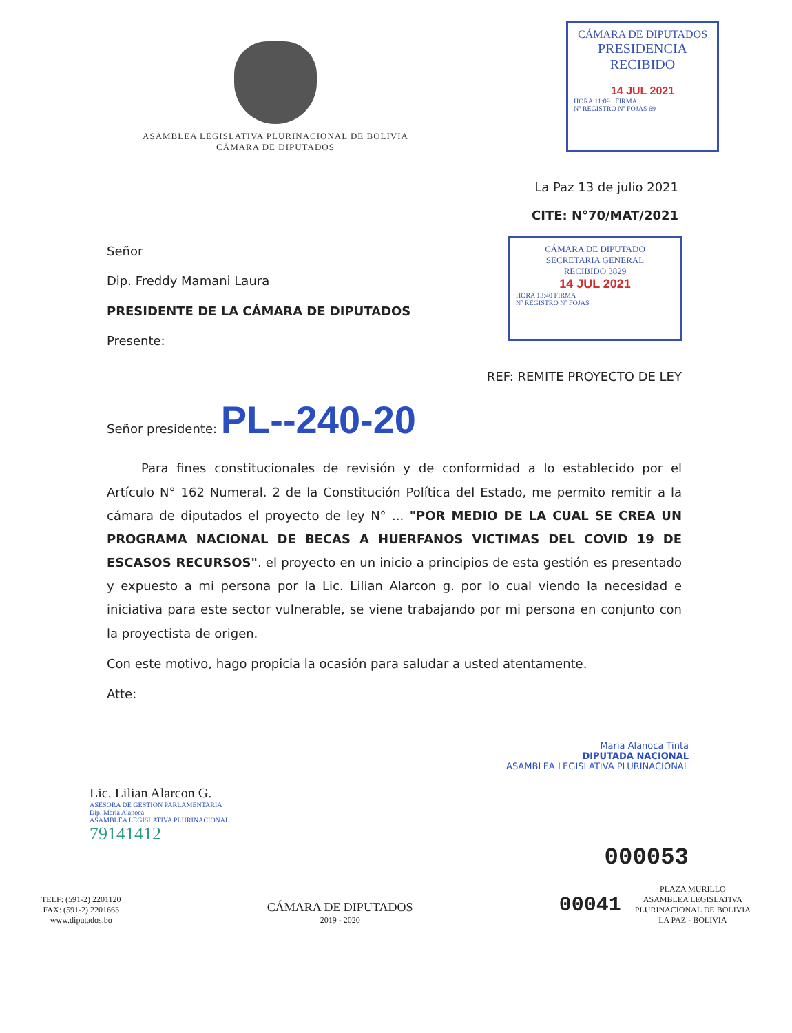ASAMBLEA LEGISLATIVA PLURINACIONAL DE BOLIVIA
CÁMARA DE DIPUTADOS
CÁMARA DE DIPUTADOS
PRESIDENCIA
RECIBIDO
14 JUL 2021
HORA 11:09 FIRMA
Nº REGISTRO Nº FOJAS 69
La Paz 13 de julio 2021
CITE: N°70/MAT/2021
Señor
Dip. Freddy Mamani Laura
PRESIDENTE DE LA CÁMARA DE DIPUTADOS
Presente:
CÁMARA DE DIPUTADO
SECRETARIA GENERAL
RECIBIDO 3829
14 JUL 2021
HORA 13:40 FIRMA
Nº REGISTRO Nº FOJAS
REF: REMITE PROYECTO DE LEY
Señor presidente: PL--240-20
Para fines constitucionales de revisión y de conformidad a lo establecido por el Artículo N° 162 Numeral. 2 de la Constitución Política del Estado, me permito remitir a la cámara de diputados el proyecto de ley N° ... "POR MEDIO DE LA CUAL SE CREA UN PROGRAMA NACIONAL DE BECAS A HUERFANOS VICTIMAS DEL COVID 19 DE ESCASOS RECURSOS". el proyecto en un inicio a principios de esta gestión es presentado y expuesto a mi persona por la Lic. Lilian Alarcon g. por lo cual viendo la necesidad e iniciativa para este sector vulnerable, se viene trabajando por mi persona en conjunto con la proyectista de origen.
Con este motivo, hago propicia la ocasión para saludar a usted atentamente.
Atte:
Maria Alanoca Tinta
DIPUTADA NACIONAL
ASAMBLEA LEGISLATIVA PLURINACIONAL
Lic. Lilian Alarcon G.
ASESORA DE GESTION PARLAMENTARIA
Dip. Maria Alanoca
ASAMBLEA LEGISLATIVA PLURINACIONAL
79141412
000053
TELF: (591-2) 2201120
FAX: (591-2) 2201663
www.diputados.bo
CÁMARA DE DIPUTADOS
2019 - 2020
00041
PLAZA MURILLO
ASAMBLEA LEGISLATIVA
PLURINACIONAL DE BOLIVIA
LA PAZ - BOLIVIA